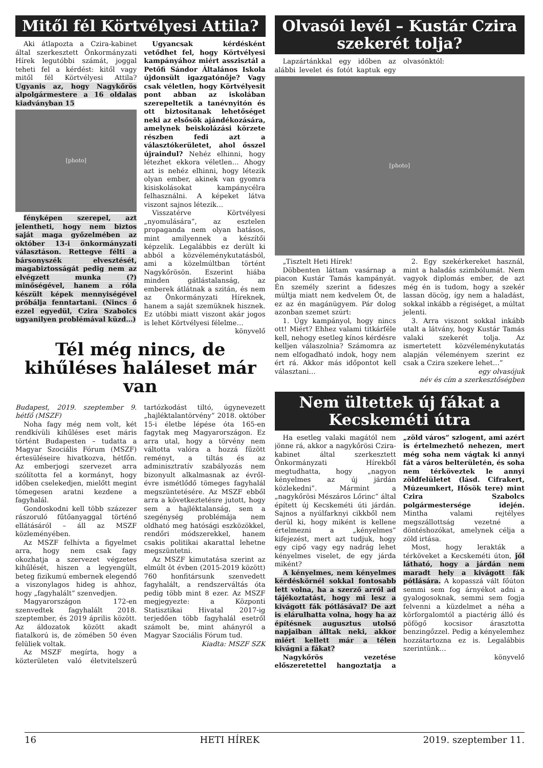Mitől fél Körtvélyesi Attila?
Aki átlapozta a Czira-kabinet által szerkesztett Önkormányzati Hírek legutóbbi számát, joggal teheti fel a kérdést: kitől vagy mitől fél Körtvélyesi Attila? Ugyanis az, hogy Nagykőrös alpolgármestere a 16 oldalas kiadványban 15
[photo]
fényképen szerepel, azt jelentheti, hogy nem biztos saját maga győzelmében az október 13-i önkormányzati választáson. Rettegve félti a bársonyszék elvesztését, magabiztosságát pedig nem az elvégzett munka (?) minőségével, hanem a róla készült képek mennyiségével próbálja fenntartani. (Nincs ő ezzel egyedül, Czira Szabolcs ugyanilyen problémával küzd…)
Ugyancsak kérdésként vetődhet fel, hogy Körtvélyesi kampányához miért asszisztál a Petőfi Sándor Általános Iskola újdonsült igazgatónője? Vagy csak véletlen, hogy Körtvélyesit pont abban az iskolában szerepeltetik a tanévnyitón és ott biztosítanak lehetőséget neki az elsősök ajándékozására, amelynek beiskolázási körzete részben fedi azt a választókerületet, ahol ősszel újraindul? Nehéz elhinni, hogy létezhet ekkora véletlen… Ahogy azt is nehéz elhinni, hogy létezik olyan ember, akinek van gyomra kisiskolásokat kampánycélra felhasználni. A képeket látva viszont sajnos létezik…
Visszatérve Körtvélyesi „nyomulására”, az esztelen propaganda nem olyan hatásos, mint amilyennek a készítői képzelik. Legalábbis ez derült ki abból a közvéleménykutatásból, ami a közelmúltban történt Nagykőrösön. Eszerint hiába minden gátlástalanság, az emberek átlátnak a szitán, és nem az Önkormányzati Híreknek, hanem a saját szemüknek hisznek. Ez utóbbi miatt viszont akár jogos is lehet Körtvélyesi félelme…
könyvelő
Tél még nincs, de kihűléses haláleset már van
Budapest, 2019. szeptember 9. hétfő (MSZF)
Noha fagy még nem volt, két rendkívüli kihűléses eset máris történt Budapesten – tudatta a Magyar Szociális Fórum (MSZF) értesüléseire hivatkozva, hétfőn. Az emberjogi szervezet arra szólította fel a kormányt, hogy időben cselekedjen, mielőtt megint tömegesen aratni kezdene a fagyhalál.
Gondoskodni kell több százezer rászoruló fűtőanyaggal történő ellátásáról – áll az MSZF közleményében.
Az MSZF felhívta a figyelmet arra, hogy nem csak fagy okozhatja a szervezet végzetes kihűlését, hiszen a legyengült, beteg fizikumú embernek elegendő a viszonylagos hideg is ahhoz, hogy „fagyhalált” szenvedjen.
Magyarországon 172-en szenvedtek fagyhalált 2018. szeptember, és 2019 április között. Az áldozatok között akadt fiatalkorú is, de zömében 50 éven felüliek voltak.
Az MSZF megírta, hogy a közterületen való életvitelszerű tartózkodást tiltó, úgynevezett „hajléktalantörvény” 2018. október 15-i életbe lépése óta 165-en fagytak meg Magyarországon. Ez arra utal, hogy a törvény nem váltotta valóra a hozzá fűzött reményt, a tiltás és az adminisztratív szabályozás nem bizonyult alkalmasnak az évről-évre ismétlődő tömeges fagyhalál megszüntetésére. Az MSZF ebből arra a következtetésre jutott, hogy sem a hajléktalanság, sem a szegénység problémája nem oldható meg hatósági eszközökkel, rendőri módszerekkel, hanem csakis politikai akarattal lehetne megszüntetni.
Az MSZF kimutatása szerint az elmúlt öt évben (2015-2019 között) 760 honfitársunk szenvedett fagyhalált, a rendszerváltás óta pedig több mint 8 ezer. Az MSZF megjegyezte: a Központi Statisztikai Hivatal 2017-ig terjedően több fagyhalál esetről számolt be, mint ahányról a Magyar Szociális Fórum tud.
Kiadta: MSZF SZK
Olvasói levél – Kustár Czira szekerét tolja?
Lapzártánkkal egy időben az alábbi levelet és fotót kaptuk egy olvasónktól:
[photo]
„Tisztelt Heti Hírek!
Döbbenten láttam vasárnap a piacon Kustár Tamás kampányát. Én személy szerint a fideszes múltja miatt nem kedvelem Őt, de ez az én magánügyem. Pár dolog azonban szemet szúrt:
1. Úgy kampányol, hogy nincs ott! Miért? Ehhez valami titkárféle kell, nehogy esetleg kínos kérdésre kelljen válaszolnia? Számomra az nem elfogadható indok, hogy nem ért rá. Akkor más időpontot kell választani…
2. Egy szekérkereket használ, mint a haladás szimbólumát. Nem vagyok diplomás ember, de azt még én is tudom, hogy a szekér lassan döcög, így nem a haladást, sokkal inkább a régiséget, a múltat jelenti.
3. Arra viszont sokkal inkább utalt a látvány, hogy Kustár Tamás valaki szekerét tolja. Az ismertetett közvéleménykutatás alapján véleményem szerint ez csak a Czira szekere lehet…”
egy olvasójuk
név és cím a szerkesztőségben
Nem ültettek új fákat a Kecskeméti útra
Ha esetleg valaki magától nem jönne rá, akkor a nagykőrösi Czira-kabinet által szerkesztett Önkormányzati Hírekből megtudhatta, hogy „nagyon kényelmes az új járdán közlekedni”. Mármint a „nagykőrösi Mészáros Lőrinc” által épített új Kecskeméti úti járdán. Sajnos a nyúlfarknyi cikkből nem derül ki, hogy miként is kellene értelmezni a „kényelmes” kifejezést, mert azt tudjuk, hogy egy cipő vagy egy nadrág lehet kényelmes viselet, de egy járda miként?
A kényelmes, nem kényelmes kérdéskörnél sokkal fontosabb lett volna, ha a szerző arról ad tájékoztatást, hogy mi lesz a kivágott fák pótlásával? De azt is elárulhatta volna, hogy ha az építésnek augusztus utolsó napjaiban álltak neki, akkor miért kellett már a télen kivágni a fákat?
Nagykőrös vezetése előszeretettel hangoztatja a „zöld város” szlogent, ami azért is értelmezhető nehezen, mert még soha nem vágtak ki annyi fát a város belterületén, és soha nem térköveztek le annyi zöldfelületet (lásd. Cifrakert, Múzeumkert, Hősök tere) mint Czira Szabolcs polgármestersége idején. Mintha valami rejtélyes megszállottság vezetné a döntéshozókat, amelynek célja a zöld irtása.
Most, hogy lerakták a térköveket a Kecskeméti úton, jól látható, hogy a járdán nem maradt hely a kivágott fák pótlására. A kopasszá vált főúton semmi sem fog árnyékot adni a gyalogosoknak, semmi sem fogja felvenni a küzdelmet a néha a körforgalomtól a piactérig álló és pöfögő kocsisor árasztotta benzingőzzel. Pedig a kényelemhez hozzátartozna ez is. Legalábbis szerintünk…
könyvelő
16 HETI HÍREK 2019. szeptember 11.